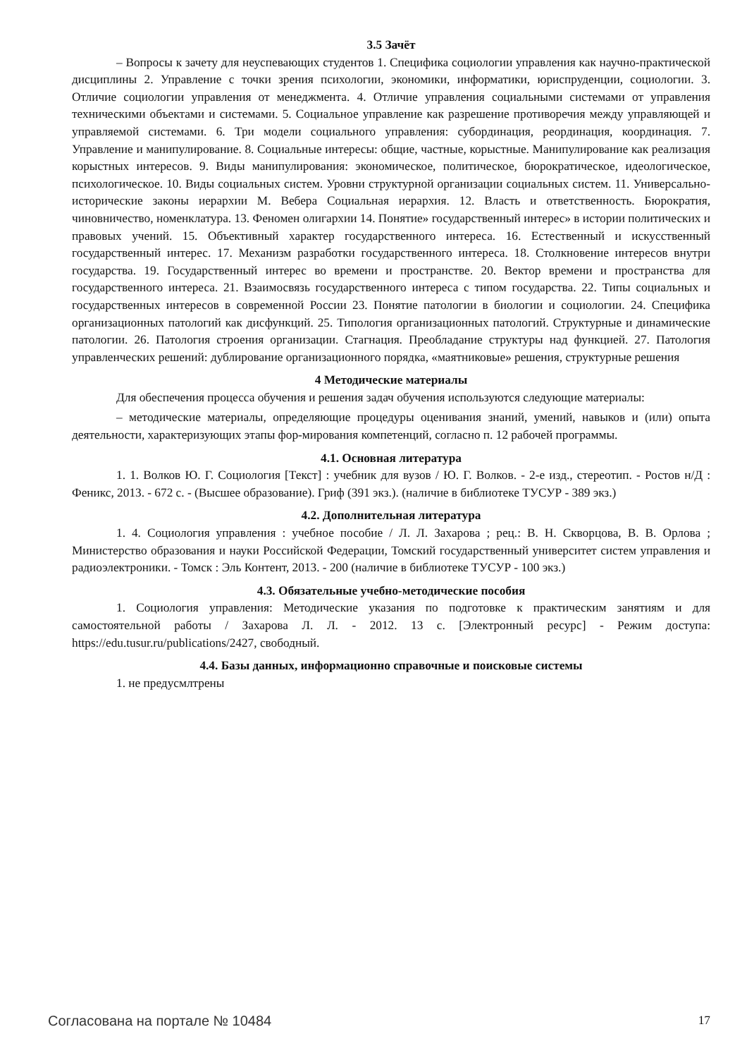3.5 Зачёт
– Вопросы к зачету для неуспевающих студентов 1. Специфика социологии управления как научно-практической дисциплины 2. Управление с точки зрения психологии, экономики, информатики, юриспруденции, социологии. 3. Отличие социологии управления от менеджмента. 4. Отличие управления социальными системами от управления техническими объектами и системами. 5. Социальное управление как разрешение противоречия между управляющей и управляемой системами. 6. Три модели социального управления: субординация, реординация, координация. 7. Управление и манипулирование. 8. Социальные интересы: общие, частные, корыстные. Манипулирование как реализация корыстных интересов. 9. Виды манипулирования: экономическое, политическое, бюрократическое, идеологическое, психологическое. 10. Виды социальных систем. Уровни структурной организации социальных систем. 11. Универсально-исторические законы иерархии М. Вебера Социальная иерархия. 12. Власть и ответственность. Бюрократия, чиновничество, номенклатура. 13. Феномен олигархии 14. Понятие» государственный интерес» в истории политических и правовых учений. 15. Объективный характер государственного интереса. 16. Естественный и искусственный государственный интерес. 17. Механизм разработки государственного интереса. 18. Столкновение интересов внутри государства. 19. Государственный интерес во времени и пространстве. 20. Вектор времени и пространства для государственного интереса. 21. Взаимосвязь государственного интереса с типом государства. 22. Типы социальных и государственных интересов в современной России 23. Понятие патологии в биологии и социологии. 24. Специфика организационных патологий как дисфункций. 25. Типология организационных патологий. Структурные и динамические патологии. 26. Патология строения организации. Стагнация. Преобладание структуры над функцией. 27. Патология управленческих решений: дублирование организационного порядка, «маятниковые» решения, структурные решения
4 Методические материалы
Для обеспечения процесса обучения и решения задач обучения используются следующие материалы:
– методические материалы, определяющие процедуры оценивания знаний, умений, навыков и (или) опыта деятельности, характеризующих этапы фор-мирования компетенций, согласно п. 12 рабочей программы.
4.1. Основная литература
1. 1. Волков Ю. Г. Социология [Текст] : учебник для вузов / Ю. Г. Волков. - 2-е изд., стереотип. - Ростов н/Д : Феникс, 2013. - 672 с. - (Высшее образование). Гриф (391 экз.). (наличие в библиотеке ТУСУР - 389 экз.)
4.2. Дополнительная литература
1. 4. Социология управления : учебное пособие / Л. Л. Захарова ; рец.: В. Н. Скворцова, В. В. Орлова ; Министерство образования и науки Российской Федерации, Томский государственный университет систем управления и радиоэлектроники. - Томск : Эль Контент, 2013. - 200 (наличие в библиотеке ТУСУР - 100 экз.)
4.3. Обязательные учебно-методические пособия
1. Социология управления: Методические указания по подготовке к практическим занятиям и для самостоятельной работы / Захарова Л. Л. - 2012. 13 с. [Электронный ресурс] - Режим доступа: https://edu.tusur.ru/publications/2427, свободный.
4.4. Базы данных, информационно справочные и поисковые системы
1. не предусмлтрены
Согласована на портале № 10484 17